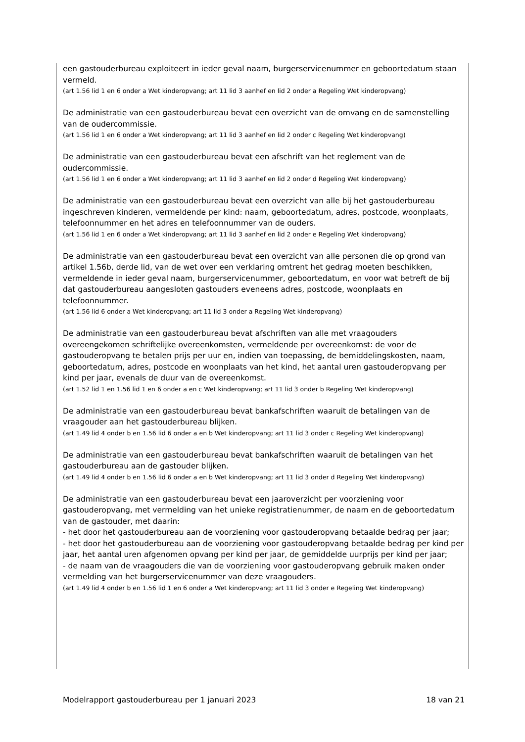een gastouderbureau exploiteert in ieder geval naam, burgerservicenummer en geboortedatum staan vermeld.
(art 1.56 lid 1 en 6 onder a Wet kinderopvang; art 11 lid 3 aanhef en lid 2 onder a Regeling Wet kinderopvang)
De administratie van een gastouderbureau bevat een overzicht van de omvang en de samenstelling van de oudercommissie.
(art 1.56 lid 1 en 6 onder a Wet kinderopvang; art 11 lid 3 aanhef en lid 2 onder c Regeling Wet kinderopvang)
De administratie van een gastouderbureau bevat een afschrift van het reglement van de oudercommissie.
(art 1.56 lid 1 en 6 onder a Wet kinderopvang; art 11 lid 3 aanhef en lid 2 onder d Regeling Wet kinderopvang)
De administratie van een gastouderbureau bevat een overzicht van alle bij het gastouderbureau ingeschreven kinderen, vermeldende per kind: naam, geboortedatum, adres, postcode, woonplaats, telefoonnummer en het adres en telefoonnummer van de ouders.
(art 1.56 lid 1 en 6 onder a Wet kinderopvang; art 11 lid 3 aanhef en lid 2 onder e Regeling Wet kinderopvang)
De administratie van een gastouderbureau bevat een overzicht van alle personen die op grond van artikel 1.56b, derde lid, van de wet over een verklaring omtrent het gedrag moeten beschikken, vermeldende in ieder geval naam, burgerservicenummer, geboortedatum, en voor wat betreft de bij dat gastouderbureau aangesloten gastouders eveneens adres, postcode, woonplaats en telefoonnummer.
(art 1.56 lid 6 onder a Wet kinderopvang; art 11 lid 3 onder a Regeling Wet kinderopvang)
De administratie van een gastouderbureau bevat afschriften van alle met vraagouders overeengekomen schriftelijke overeenkomsten, vermeldende per overeenkomst: de voor de gastouderopvang te betalen prijs per uur en, indien van toepassing, de bemiddelingskosten, naam, geboortedatum, adres, postcode en woonplaats van het kind, het aantal uren gastouderopvang per kind per jaar, evenals de duur van de overeenkomst.
(art 1.52 lid 1 en 1.56 lid 1 en 6 onder a en c Wet kinderopvang; art 11 lid 3 onder b Regeling Wet kinderopvang)
De administratie van een gastouderbureau bevat bankafschriften waaruit de betalingen van de vraagouder aan het gastouderbureau blijken.
(art 1.49 lid 4 onder b en 1.56 lid 6 onder a en b Wet kinderopvang; art 11 lid 3 onder c Regeling Wet kinderopvang)
De administratie van een gastouderbureau bevat bankafschriften waaruit de betalingen van het gastouderbureau aan de gastouder blijken.
(art 1.49 lid 4 onder b en 1.56 lid 6 onder a en b Wet kinderopvang; art 11 lid 3 onder d Regeling Wet kinderopvang)
De administratie van een gastouderbureau bevat een jaaroverzicht per voorziening voor gastouderopvang, met vermelding van het unieke registratienummer, de naam en de geboortedatum van de gastouder, met daarin:
- het door het gastouderbureau aan de voorziening voor gastouderopvang betaalde bedrag per jaar;
- het door het gastouderbureau aan de voorziening voor gastouderopvang betaalde bedrag per kind per jaar, het aantal uren afgenomen opvang per kind per jaar, de gemiddelde uurprijs per kind per jaar;
- de naam van de vraagouders die van de voorziening voor gastouderopvang gebruik maken onder vermelding van het burgerservicenummer van deze vraagouders.
(art 1.49 lid 4 onder b en 1.56 lid 1 en 6 onder a Wet kinderopvang; art 11 lid 3 onder e Regeling Wet kinderopvang)
Modelrapport gastouderbureau per 1 januari 2023 18 van 21